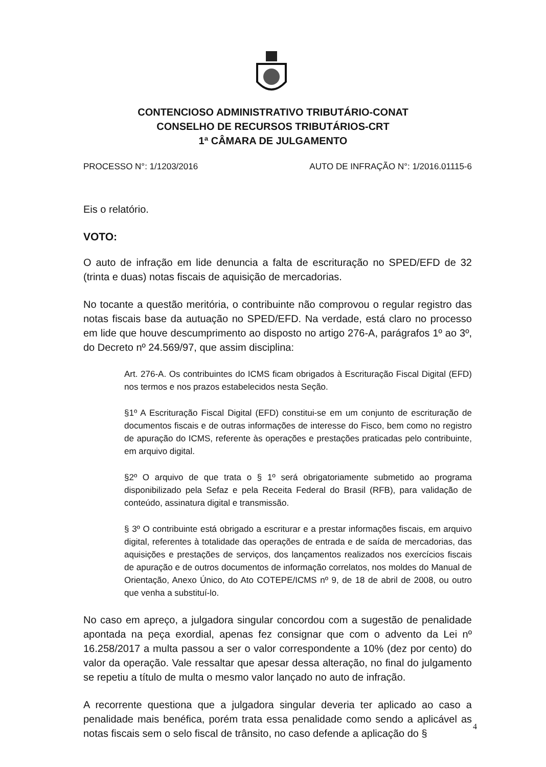CONTENCIOSO ADMINISTRATIVO TRIBUTÁRIO-CONAT
CONSELHO DE RECURSOS TRIBUTÁRIOS-CRT
1ª CÂMARA DE JULGAMENTO
PROCESSO N°: 1/1203/2016 AUTO DE INFRAÇÃO N°: 1/2016.01115-6
Eis o relatório.
VOTO:
O auto de infração em lide denuncia a falta de escrituração no SPED/EFD de 32 (trinta e duas) notas fiscais de aquisição de mercadorias.
No tocante a questão meritória, o contribuinte não comprovou o regular registro das notas fiscais base da autuação no SPED/EFD. Na verdade, está claro no processo em lide que houve descumprimento ao disposto no artigo 276-A, parágrafos 1º ao 3º, do Decreto nº 24.569/97, que assim disciplina:
Art. 276-A. Os contribuintes do ICMS ficam obrigados à Escrituração Fiscal Digital (EFD) nos termos e nos prazos estabelecidos nesta Seção.
§1º A Escrituração Fiscal Digital (EFD) constitui-se em um conjunto de escrituração de documentos fiscais e de outras informações de interesse do Fisco, bem como no registro de apuração do ICMS, referente às operações e prestações praticadas pelo contribuinte, em arquivo digital.
§2º O arquivo de que trata o § 1º será obrigatoriamente submetido ao programa disponibilizado pela Sefaz e pela Receita Federal do Brasil (RFB), para validação de conteúdo, assinatura digital e transmissão.
§ 3º O contribuinte está obrigado a escriturar e a prestar informações fiscais, em arquivo digital, referentes à totalidade das operações de entrada e de saída de mercadorias, das aquisições e prestações de serviços, dos lançamentos realizados nos exercícios fiscais de apuração e de outros documentos de informação correlatos, nos moldes do Manual de Orientação, Anexo Único, do Ato COTEPE/ICMS nº 9, de 18 de abril de 2008, ou outro que venha a substituí-lo.
No caso em apreço, a julgadora singular concordou com a sugestão de penalidade apontada na peça exordial, apenas fez consignar que com o advento da Lei nº 16.258/2017 a multa passou a ser o valor correspondente a 10% (dez por cento) do valor da operação. Vale ressaltar que apesar dessa alteração, no final do julgamento se repetiu a título de multa o mesmo valor lançado no auto de infração.
A recorrente questiona que a julgadora singular deveria ter aplicado ao caso a penalidade mais benéfica, porém trata essa penalidade como sendo a aplicável as notas fiscais sem o selo fiscal de trânsito, no caso defende a aplicação do §
4